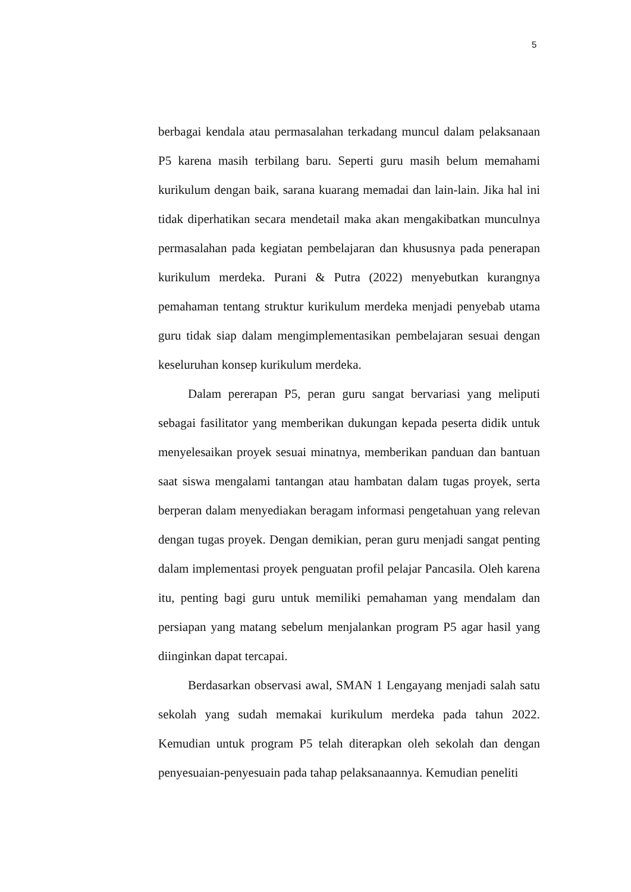5
berbagai kendala atau permasalahan terkadang muncul dalam pelaksanaan P5 karena masih terbilang baru. Seperti guru masih belum memahami kurikulum dengan baik, sarana kuarang memadai dan lain-lain. Jika hal ini tidak diperhatikan secara mendetail maka akan mengakibatkan munculnya permasalahan pada kegiatan pembelajaran dan khususnya pada penerapan kurikulum merdeka. Purani & Putra (2022) menyebutkan kurangnya pemahaman tentang struktur kurikulum merdeka menjadi penyebab utama guru tidak siap dalam mengimplementasikan pembelajaran sesuai dengan keseluruhan konsep kurikulum merdeka.
Dalam pererapan P5, peran guru sangat bervariasi yang meliputi sebagai fasilitator yang memberikan dukungan kepada peserta didik untuk menyelesaikan proyek sesuai minatnya, memberikan panduan dan bantuan saat siswa mengalami tantangan atau hambatan dalam tugas proyek, serta berperan dalam menyediakan beragam informasi pengetahuan yang relevan dengan tugas proyek. Dengan demikian, peran guru menjadi sangat penting dalam implementasi proyek penguatan profil pelajar Pancasila. Oleh karena itu, penting bagi guru untuk memiliki pemahaman yang mendalam dan persiapan yang matang sebelum menjalankan program P5 agar hasil yang diinginkan dapat tercapai.
Berdasarkan observasi awal, SMAN 1 Lengayang menjadi salah satu sekolah yang sudah memakai kurikulum merdeka pada tahun 2022. Kemudian untuk program P5 telah diterapkan oleh sekolah dan dengan penyesuaian-penyesuain pada tahap pelaksanaannya. Kemudian peneliti